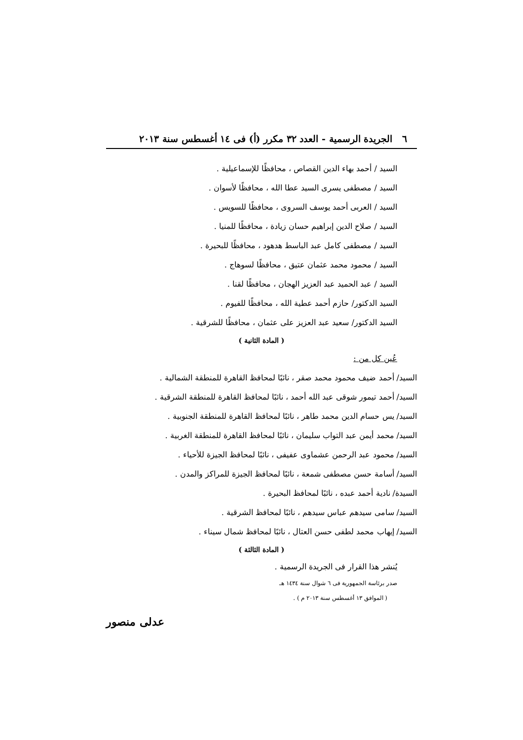٦ الجريدة الرسمية - العدد ٣٢ مكرر (أ) فى ١٤ أغسطس سنة ٢٠١٣
السيد / أحمد بهاء الدين القصاص ، محافظًا للإسماعيلية .
السيد / مصطفى يسرى السيد عطا الله ، محافظًا لأسوان .
السيد / العربى أحمد يوسف السروى ، محافظًا للسويس .
السيد / صلاح الدين إبراهيم حسان زيادة ، محافظًا للمنيا .
السيد / مصطفى كامل عبد الباسط هدهود ، محافظًا للبحيرة .
السيد / محمود محمد عثمان عتيق ، محافظًا لسوهاج .
السيد / عبد الحميد عبد العزيز الهجان ، محافظًا لقنا .
السيد الدكتور/ حازم أحمد عطية الله ، محافظًا للفيوم .
السيد الدكتور/ سعيد عبد العزيز على عثمان ، محافظًا للشرقية .
( المادة الثانية )
عُين كل من :
السيد/ أحمد ضيف محمود محمد صقر ، نائبًا لمحافظ القاهرة للمنطقة الشمالية .
السيد/ أحمد تيمور شوقى عبد الله أحمد ، نائبًا لمحافظ القاهرة للمنطقة الشرقية .
السيد/ يس حسام الدين محمد طاهر ، نائبًا لمحافظ القاهرة للمنطقة الجنوبية .
السيد/ محمد أيمن عبد التواب سليمان ، نائبًا لمحافظ القاهرة للمنطقة الغربية .
السيد/ محمود عبد الرحمن عشماوى عفيفى ، نائبًا لمحافظ الجيزة للأحياء .
السيد/ أسامة حسن مصطفى شمعة ، نائبًا لمحافظ الجيزة للمراكز والمدن .
السيدة/ نادية أحمد عبده ، نائبًا لمحافظ البحيرة .
السيد/ سامى سيدهم عباس سيدهم ، نائبًا لمحافظ الشرقية .
السيد/ إيهاب محمد لطفى حسن العتال ، نائبًا لمحافظ شمال سيناء .
( المادة الثالثة )
يُنشر هذا القرار فى الجريدة الرسمية .
صدر برئاسة الجمهورية فى ٦ شوال سنة ١٤٣٤ هـ
( الموافق ١٣ أغسطس سنة ٢٠١٣ م ) .
عدلى منصور